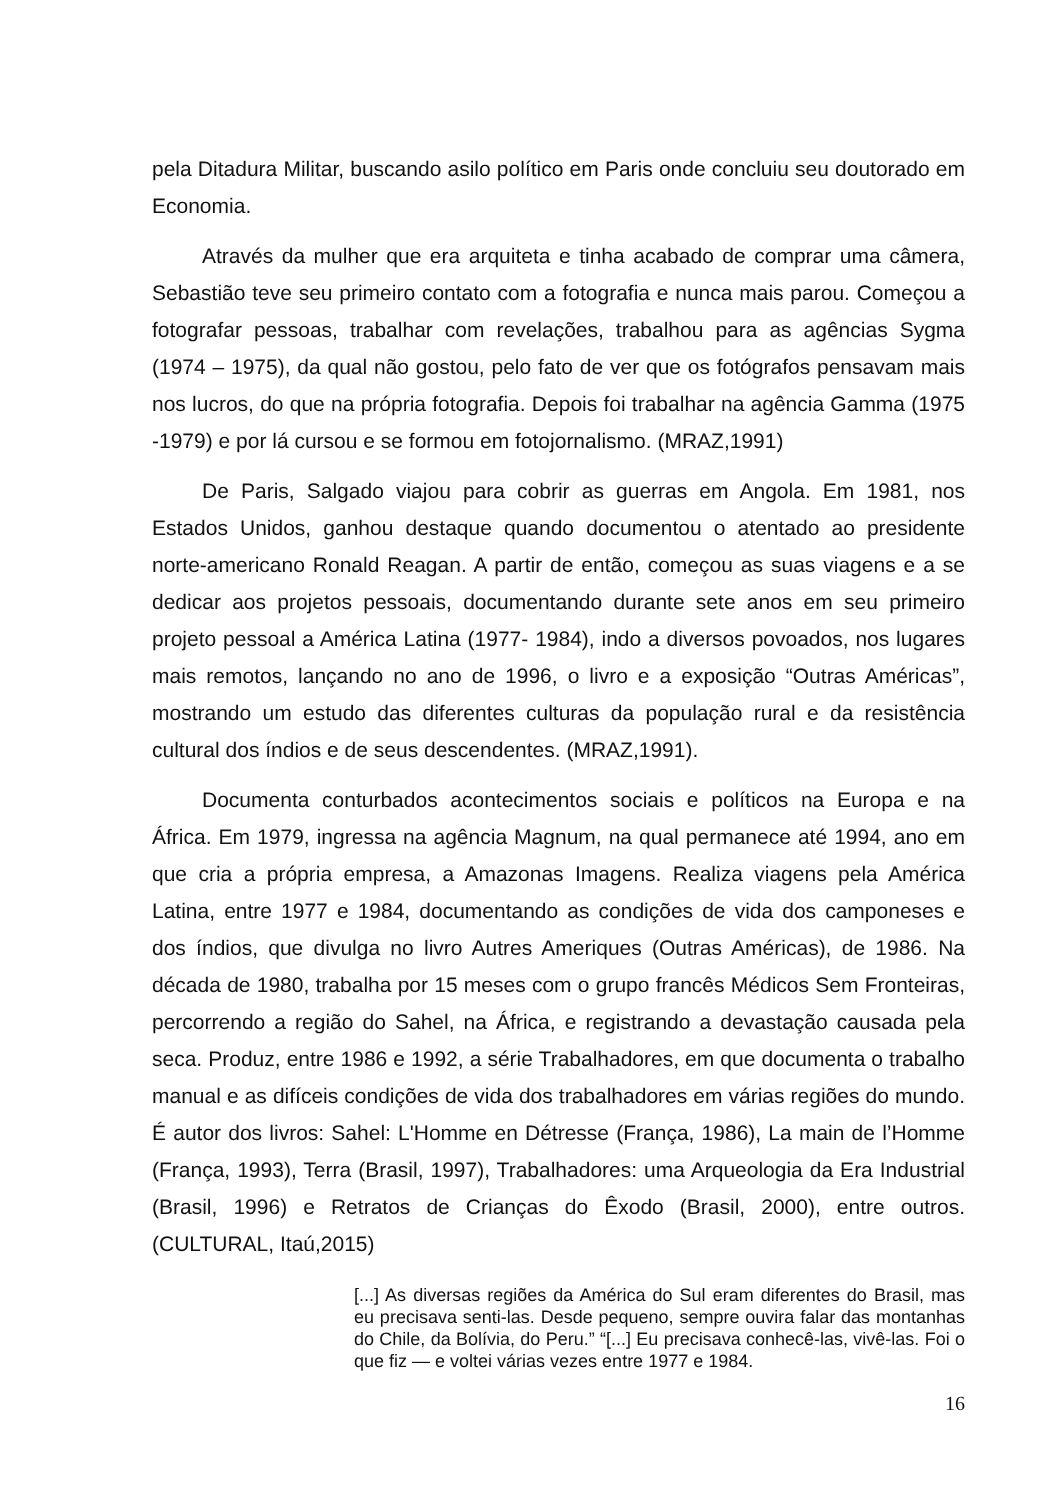pela Ditadura Militar, buscando asilo político em Paris onde concluiu seu doutorado em Economia.
Através da mulher que era arquiteta e tinha acabado de comprar uma câmera, Sebastião teve seu primeiro contato com a fotografia e nunca mais parou. Começou a fotografar pessoas, trabalhar com revelações, trabalhou para as agências Sygma (1974 – 1975), da qual não gostou, pelo fato de ver que os fotógrafos pensavam mais nos lucros, do que na própria fotografia. Depois foi trabalhar na agência Gamma (1975 -1979) e por lá cursou e se formou em fotojornalismo. (MRAZ,1991)
De Paris, Salgado viajou para cobrir as guerras em Angola. Em 1981, nos Estados Unidos, ganhou destaque quando documentou o atentado ao presidente norte-americano Ronald Reagan. A partir de então, começou as suas viagens e a se dedicar aos projetos pessoais, documentando durante sete anos em seu primeiro projeto pessoal a América Latina (1977- 1984), indo a diversos povoados, nos lugares mais remotos, lançando no ano de 1996, o livro e a exposição “Outras Américas”, mostrando um estudo das diferentes culturas da população rural e da resistência cultural dos índios e de seus descendentes. (MRAZ,1991).
Documenta conturbados acontecimentos sociais e políticos na Europa e na África. Em 1979, ingressa na agência Magnum, na qual permanece até 1994, ano em que cria a própria empresa, a Amazonas Imagens. Realiza viagens pela América Latina, entre 1977 e 1984, documentando as condições de vida dos camponeses e dos índios, que divulga no livro Autres Ameriques (Outras Américas), de 1986. Na década de 1980, trabalha por 15 meses com o grupo francês Médicos Sem Fronteiras, percorrendo a região do Sahel, na África, e registrando a devastação causada pela seca. Produz, entre 1986 e 1992, a série Trabalhadores, em que documenta o trabalho manual e as difíceis condições de vida dos trabalhadores em várias regiões do mundo. É autor dos livros: Sahel: L'Homme en Détresse (França, 1986), La main de l’Homme (França, 1993), Terra (Brasil, 1997), Trabalhadores: uma Arqueologia da Era Industrial (Brasil, 1996) e Retratos de Crianças do Êxodo (Brasil, 2000), entre outros. (CULTURAL, Itaú,2015)
[...] As diversas regiões da América do Sul eram diferentes do Brasil, mas eu precisava senti-las. Desde pequeno, sempre ouvira falar das montanhas do Chile, da Bolívia, do Peru.” “[...] Eu precisava conhecê-las, vivê-las. Foi o que fiz — e voltei várias vezes entre 1977 e 1984.
16